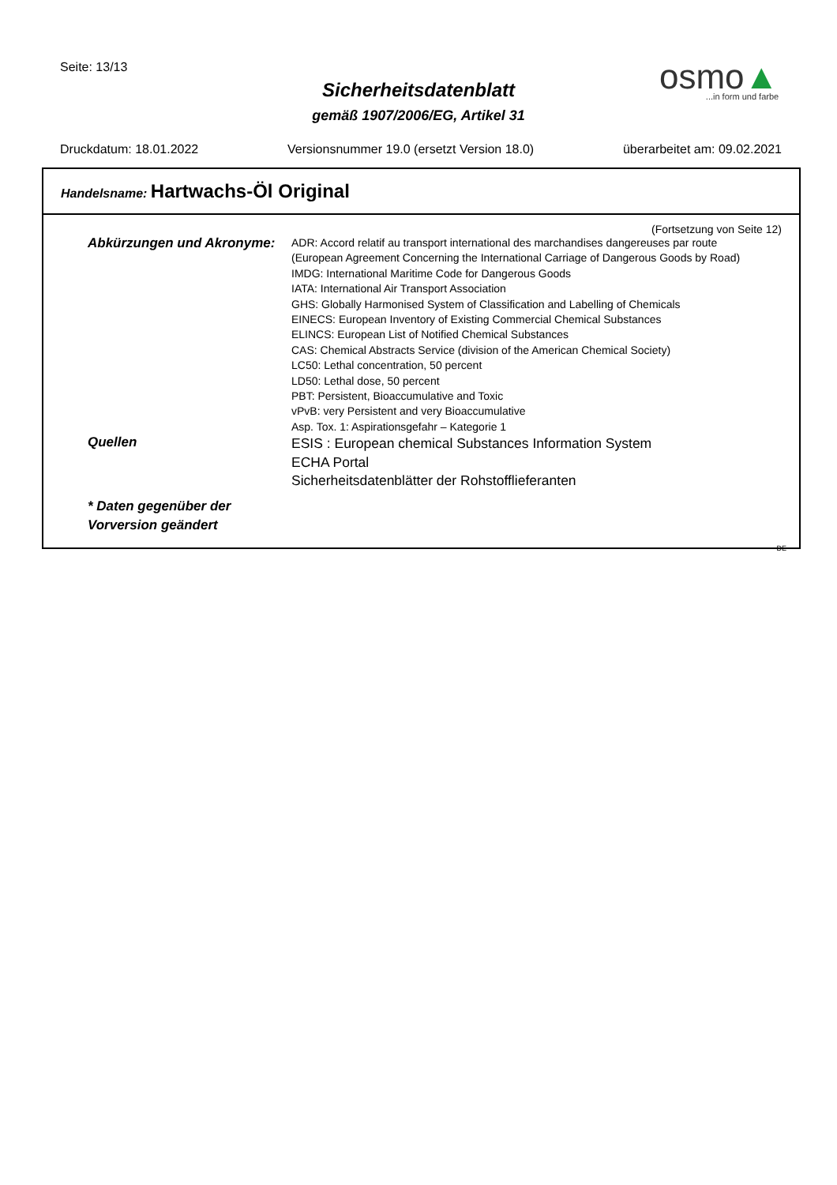Seite: 13/13
Sicherheitsdatenblatt
gemäß 1907/2006/EG, Artikel 31
osmo▲...in form und farbe
Druckdatum: 18.01.2022 Versionsnummer 19.0 (ersetzt Version 18.0) überarbeitet am: 09.02.2021
Handelsname: Hartwachs-Öl Original
(Fortsetzung von Seite 12)
Abkürzungen und Akronyme:
ADR: Accord relatif au transport international des marchandises dangereuses par route
(European Agreement Concerning the International Carriage of Dangerous Goods by Road)
IMDG: International Maritime Code for Dangerous Goods
IATA: International Air Transport Association
GHS: Globally Harmonised System of Classification and Labelling of Chemicals
EINECS: European Inventory of Existing Commercial Chemical Substances
ELINCS: European List of Notified Chemical Substances
CAS: Chemical Abstracts Service (division of the American Chemical Society)
LC50: Lethal concentration, 50 percent
LD50: Lethal dose, 50 percent
PBT: Persistent, Bioaccumulative and Toxic
vPvB: very Persistent and very Bioaccumulative
Asp. Tox. 1: Aspirationsgefahr – Kategorie 1
Quellen
ESIS : European chemical Substances Information System
ECHA Portal
Sicherheitsdatenblätter der Rohstofflieferanten
* Daten gegenüber der
Vorversion geändert
DE